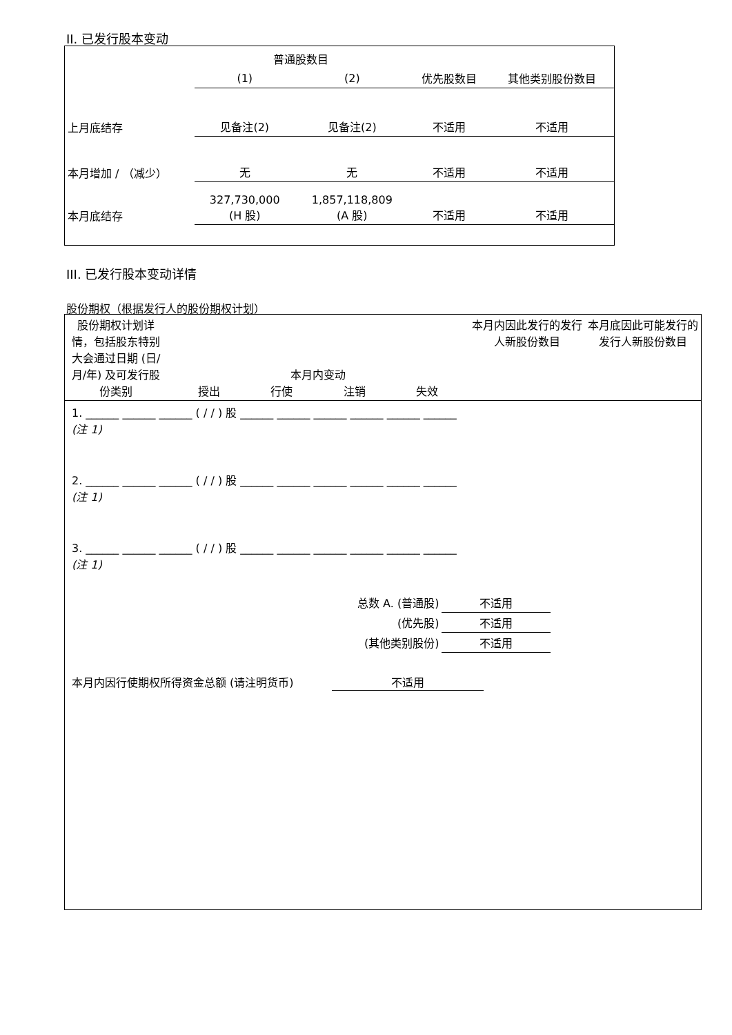II. 已发行股本变动
| | 普通股数目 | | | |
| | (1) | (2) | 优先股数目 | 其他类别股份数目 |
| 上月底结存 | 见备注(2) | 见备注(2) | 不适用 | 不适用 |
| 本月增加 / （减少） | 无 | 无 | 不适用 | 不适用 |
| 本月底结存 | 327,730,000 (H 股) | 1,857,118,809 (A 股) | 不适用 | 不适用 |
III. 已发行股本变动详情
股份期权（根据发行人的股份期权计划）
| 股份期权计划详情，包括股东特别大会通过日期 (日/月/年) 及可发行股份类别 | 本月内变动 授出 行使 注销 失效 | 本月内因此发行的发行人新股份数目 | 本月底因此可能发行的发行人新股份数目 |
1. ______ ______ ______ ( / / ) 股 ______ ______ ______ ______ ______ ______
(注 1)
2. ______ ______ ______ ( / / ) 股 ______ ______ ______ ______ ______ ______
(注 1)
3. ______ ______ ______ ( / / ) 股 ______ ______ ______ ______ ______ ______
(注 1)
| 总数 A. (普通股) | 不适用 |
| (优先股) | 不适用 |
| (其他类别股份) | 不适用 |
本月内因行使期权所得资金总额 (请注明货币) 不适用